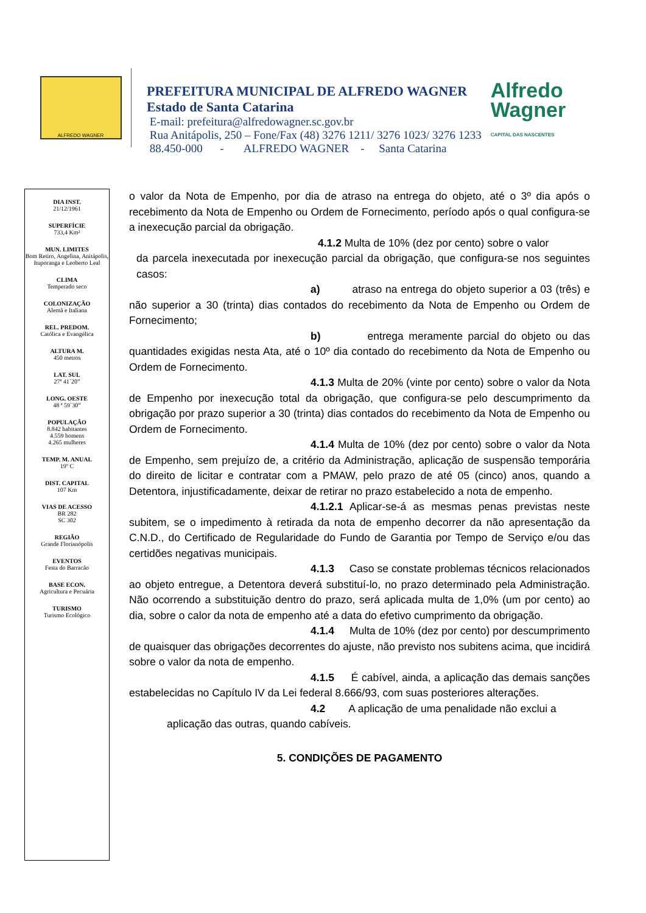ALFREDO WAGNER
PREFEITURA MUNICIPAL DE ALFREDO WAGNER
Estado de Santa Catarina
E-mail: prefeitura@alfredowagner.sc.gov.br
Rua Anitápolis, 250 – Fone/Fax (48) 3276 1211/ 3276 1023/ 3276 1233
88.450-000 - ALFREDO WAGNER - Santa Catarina
Alfredo
Wagner
CAPITAL DAS NASCENTES
DIA INST.
21/12/1961
SUPERFÍCIE
733,4 Km²
MUN. LIMITES
Bom Retiro, Angelina, Anitápolis, Ituporanga e Leoberto Leal
CLIMA
Temperado seco
COLONIZAÇÃO
Alemã e Italiana
REL. PREDOM.
Católica e Evangélica
ALTURA M.
450 metros
LAT. SUL
27ª 41´20”
LONG. OESTE
48 ª 59`30”
POPULAÇÃO
8.842 habitantes
4.559 homens
4.265 mulheres
TEMP. M. ANUAL
19º C
DIST. CAPITAL
107 Km
VIAS DE ACESSO
BR 282
SC 302
REGIÃO
Grande Florianópolis
EVENTOS
Festa do Barracão
BASE ECON.
Agricultura e Pecuária
TURISMO
Turismo Ecológico
o valor da Nota de Empenho, por dia de atraso na entrega do objeto, até o 3º dia após o recebimento da Nota de Empenho ou Ordem de Fornecimento, período após o qual configura-se a inexecução parcial da obrigação.
4.1.2 Multa de 10% (dez por cento) sobre o valor
da parcela inexecutada por inexecução parcial da obrigação, que configura-se nos seguintes casos:
a) atraso na entrega do objeto superior a 03 (três) e não superior a 30 (trinta) dias contados do recebimento da Nota de Empenho ou Ordem de Fornecimento;
b) entrega meramente parcial do objeto ou das quantidades exigidas nesta Ata, até o 10º dia contado do recebimento da Nota de Empenho ou Ordem de Fornecimento.
4.1.3 Multa de 20% (vinte por cento) sobre o valor da Nota de Empenho por inexecução total da obrigação, que configura-se pelo descumprimento da obrigação por prazo superior a 30 (trinta) dias contados do recebimento da Nota de Empenho ou Ordem de Fornecimento.
4.1.4 Multa de 10% (dez por cento) sobre o valor da Nota de Empenho, sem prejuízo de, a critério da Administração, aplicação de suspensão temporária do direito de licitar e contratar com a PMAW, pelo prazo de até 05 (cinco) anos, quando a Detentora, injustificadamente, deixar de retirar no prazo estabelecido a nota de empenho.
4.1.2.1 Aplicar-se-á as mesmas penas previstas neste subitem, se o impedimento à retirada da nota de empenho decorrer da não apresentação da C.N.D., do Certificado de Regularidade do Fundo de Garantia por Tempo de Serviço e/ou das certidões negativas municipais.
4.1.3 Caso se constate problemas técnicos relacionados ao objeto entregue, a Detentora deverá substituí-lo, no prazo determinado pela Administração. Não ocorrendo a substituição dentro do prazo, será aplicada multa de 1,0% (um por cento) ao dia, sobre o calor da nota de empenho até a data do efetivo cumprimento da obrigação.
4.1.4 Multa de 10% (dez por cento) por descumprimento de quaisquer das obrigações decorrentes do ajuste, não previsto nos subitens acima, que incidirá sobre o valor da nota de empenho.
4.1.5 É cabível, ainda, a aplicação das demais sanções estabelecidas no Capítulo IV da Lei federal 8.666/93, com suas posteriores alterações.
4.2 A aplicação de uma penalidade não exclui a
aplicação das outras, quando cabíveis.
5. CONDIÇÕES DE PAGAMENTO